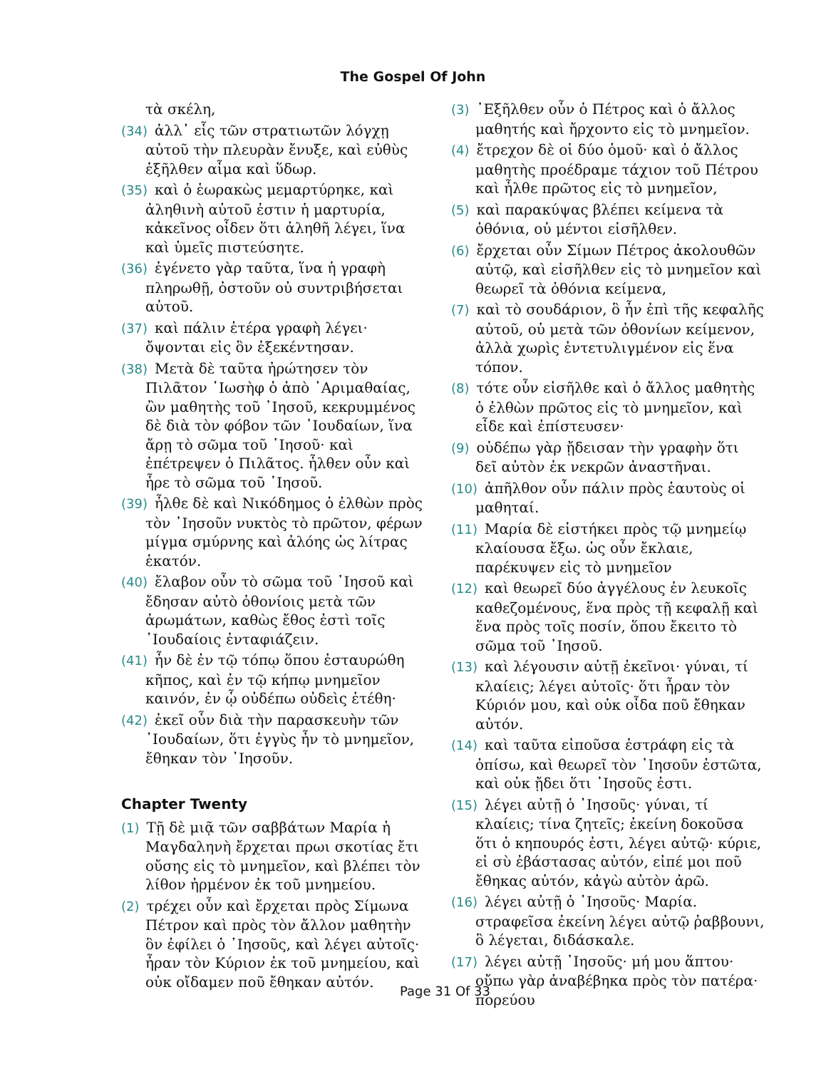The Gospel Of John
τὰ σκέλη,
(34) ἀλλ᾽ εἷς τῶν στρατιωτῶν λόγχῃ αὐτοῦ τὴν πλευρὰν ἔνυξε, καὶ εὐθὺς ἐξῆλθεν αἷμα καὶ ὕδωρ.
(35) καὶ ὁ ἑωρακὼς μεμαρτύρηκε, καὶ ἀληθινὴ αὐτοῦ ἐστιν ἡ μαρτυρία, κἀκεῖνος οἶδεν ὅτι ἀληθῆ λέγει, ἵνα καὶ ὑμεῖς πιστεύσητε.
(36) ἐγένετο γὰρ ταῦτα, ἵνα ἡ γραφὴ πληρωθῇ, ὀστοῦν οὐ συντριβήσεται αὐτοῦ.
(37) καὶ πάλιν ἑτέρα γραφὴ λέγει· ὄψονται εἰς ὃν ἐξεκέντησαν.
(38) Μετὰ δὲ ταῦτα ἠρώτησεν τὸν Πιλᾶτον ᾿Ιωσὴφ ὁ ἀπὸ ᾿Αριμαθαίας, ὢν μαθητὴς τοῦ ᾿Ιησοῦ, κεκρυμμένος δὲ διὰ τὸν φόβον τῶν ᾿Ιουδαίων, ἵνα ἄρῃ τὸ σῶμα τοῦ ᾿Ιησοῦ· καὶ ἐπέτρεψεν ὁ Πιλᾶτος. ἦλθεν οὖν καὶ ἦρε τὸ σῶμα τοῦ ᾿Ιησοῦ.
(39) ἦλθε δὲ καὶ Νικόδημος ὁ ἐλθὼν πρὸς τὸν ᾿Ιησοῦν νυκτὸς τὸ πρῶτον, φέρων μίγμα σμύρνης καὶ ἀλόης ὡς λίτρας ἑκατόν.
(40) ἔλαβον οὖν τὸ σῶμα τοῦ ᾿Ιησοῦ καὶ ἔδησαν αὐτὸ ὀθονίοις μετὰ τῶν ἀρωμάτων, καθὼς ἔθος ἐστὶ τοῖς ᾿Ιουδαίοις ἐνταφιάζειν.
(41) ἦν δὲ ἐν τῷ τόπῳ ὅπου ἐσταυρώθη κῆπος, καὶ ἐν τῷ κήπῳ μνημεῖον καινόν, ἐν ᾧ οὐδέπω οὐδεὶς ἐτέθη·
(42) ἐκεῖ οὖν διὰ τὴν παρασκευὴν τῶν ᾿Ιουδαίων, ὅτι ἐγγὺς ἦν τὸ μνημεῖον, ἔθηκαν τὸν ᾿Ιησοῦν.
Chapter Twenty
(1) Τῇ δὲ μιᾷ τῶν σαββάτων Μαρία ἡ Μαγδαληνὴ ἔρχεται πρωι σκοτίας ἔτι οὔσης εἰς τὸ μνημεῖον, καὶ βλέπει τὸν λίθον ἠρμένον ἐκ τοῦ μνημείου.
(2) τρέχει οὖν καὶ ἔρχεται πρὸς Σίμωνα Πέτρον καὶ πρὸς τὸν ἄλλον μαθητὴν ὃν ἐφίλει ὁ ᾿Ιησοῦς, καὶ λέγει αὐτοῖς· ἦραν τὸν Κύριον ἐκ τοῦ μνημείου, καὶ οὐκ οἴδαμεν ποῦ ἔθηκαν αὐτόν.
(3) ᾿Εξῆλθεν οὖν ὁ Πέτρος καὶ ὁ ἄλλος μαθητής καὶ ἤρχοντο εἰς τὸ μνημεῖον.
(4) ἔτρεχον δὲ οἱ δύο ὁμοῦ· καὶ ὁ ἄλλος μαθητὴς προέδραμε τάχιον τοῦ Πέτρου καὶ ἦλθε πρῶτος εἰς τὸ μνημεῖον,
(5) καὶ παρακύψας βλέπει κείμενα τὰ ὀθόνια, οὐ μέντοι εἰσῆλθεν.
(6) ἔρχεται οὖν Σίμων Πέτρος ἀκολουθῶν αὐτῷ, καὶ εἰσῆλθεν εἰς τὸ μνημεῖον καὶ θεωρεῖ τὰ ὀθόνια κείμενα,
(7) καὶ τὸ σουδάριον, ὃ ἦν ἐπὶ τῆς κεφαλῆς αὐτοῦ, οὐ μετὰ τῶν ὀθονίων κείμενον, ἀλλὰ χωρὶς ἐντετυλιγμένον εἰς ἕνα τόπον.
(8) τότε οὖν εἰσῆλθε καὶ ὁ ἄλλος μαθητὴς ὁ ἐλθὼν πρῶτος εἰς τὸ μνημεῖον, καὶ εἶδε καὶ ἐπίστευσεν·
(9) οὐδέπω γὰρ ᾔδεισαν τὴν γραφὴν ὅτι δεῖ αὐτὸν ἐκ νεκρῶν ἀναστῆναι.
(10) ἀπῆλθον οὖν πάλιν πρὸς ἑαυτοὺς οἱ μαθηταί.
(11) Μαρία δὲ εἱστήκει πρὸς τῷ μνημείῳ κλαίουσα ἔξω. ὡς οὖν ἔκλαιε, παρέκυψεν εἰς τὸ μνημεῖον
(12) καὶ θεωρεῖ δύο ἀγγέλους ἐν λευκοῖς καθεζομένους, ἕνα πρὸς τῇ κεφαλῇ καὶ ἕνα πρὸς τοῖς ποσίν, ὅπου ἔκειτο τὸ σῶμα τοῦ ᾿Ιησοῦ.
(13) καὶ λέγουσιν αὐτῇ ἐκεῖνοι· γύναι, τί κλαίεις; λέγει αὐτοῖς· ὅτι ἦραν τὸν Κύριόν μου, καὶ οὐκ οἶδα ποῦ ἔθηκαν αὐτόν.
(14) καὶ ταῦτα εἰποῦσα ἐστράφη εἰς τὰ ὀπίσω, καὶ θεωρεῖ τὸν ᾿Ιησοῦν ἑστῶτα, καὶ οὐκ ᾔδει ὅτι ᾿Ιησοῦς ἐστι.
(15) λέγει αὐτῇ ὁ ᾿Ιησοῦς· γύναι, τί κλαίεις; τίνα ζητεῖς; ἐκείνη δοκοῦσα ὅτι ὁ κηπουρός ἐστι, λέγει αὐτῷ· κύριε, εἰ σὺ ἐβάστασας αὐτόν, εἰπέ μοι ποῦ ἔθηκας αὐτόν, κἀγὼ αὐτὸν ἀρῶ.
(16) λέγει αὐτῇ ὁ ᾿Ιησοῦς· Μαρία. στραφεῖσα ἐκείνη λέγει αὐτῷ ῥαββουνι, ὃ λέγεται, διδάσκαλε.
(17) λέγει αὐτῇ ᾿Ιησοῦς· μή μου ἅπτου· οὔπω γὰρ ἀναβέβηκα πρὸς τὸν πατέρα· πορεύου
Page 31 Of 33